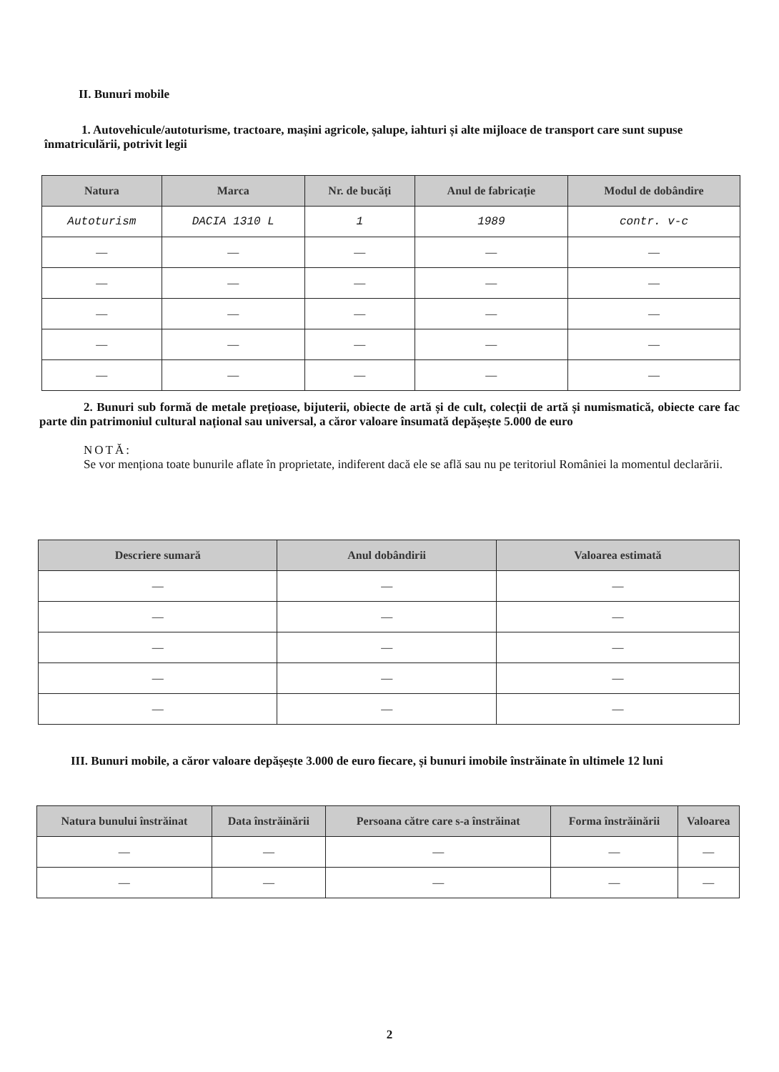II. Bunuri mobile
1. Autovehicule/autoturisme, tractoare, mașini agricole, șalupe, iahturi și alte mijloace de transport care sunt supuse înmatriculării, potrivit legii
| Natura | Marca | Nr. de bucăți | Anul de fabricație | Modul de dobândire |
| --- | --- | --- | --- | --- |
| Autoturism | DACIA 1310 L | 1 | 1989 | contr. v-c |
| — | — | — | — | — |
| — | — | — | — | — |
| — | — | — | — | — |
| — | — | — | — | — |
| — | — | — | — | — |
2. Bunuri sub formă de metale prețioase, bijuterii, obiecte de artă și de cult, colecții de artă și numismatică, obiecte care fac parte din patrimoniul cultural național sau universal, a căror valoare însumată depășește 5.000 de euro
NOTĂ:
Se vor menționa toate bunurile aflate în proprietate, indiferent dacă ele se află sau nu pe teritoriul României la momentul declarării.
| Descriere sumară | Anul dobândirii | Valoarea estimată |
| --- | --- | --- |
| — | — | — |
| — | — | — |
| — | — | — |
| — | — | — |
| — | — | — |
III. Bunuri mobile, a căror valoare depășește 3.000 de euro fiecare, și bunuri imobile înstrăinate în ultimele 12 luni
| Natura bunului înstrăinat | Data înstrăinării | Persoana către care s-a înstrăinat | Forma înstrăinării | Valoarea |
| --- | --- | --- | --- | --- |
| — | — | — | — | — |
| — | — | — | — | — |
2